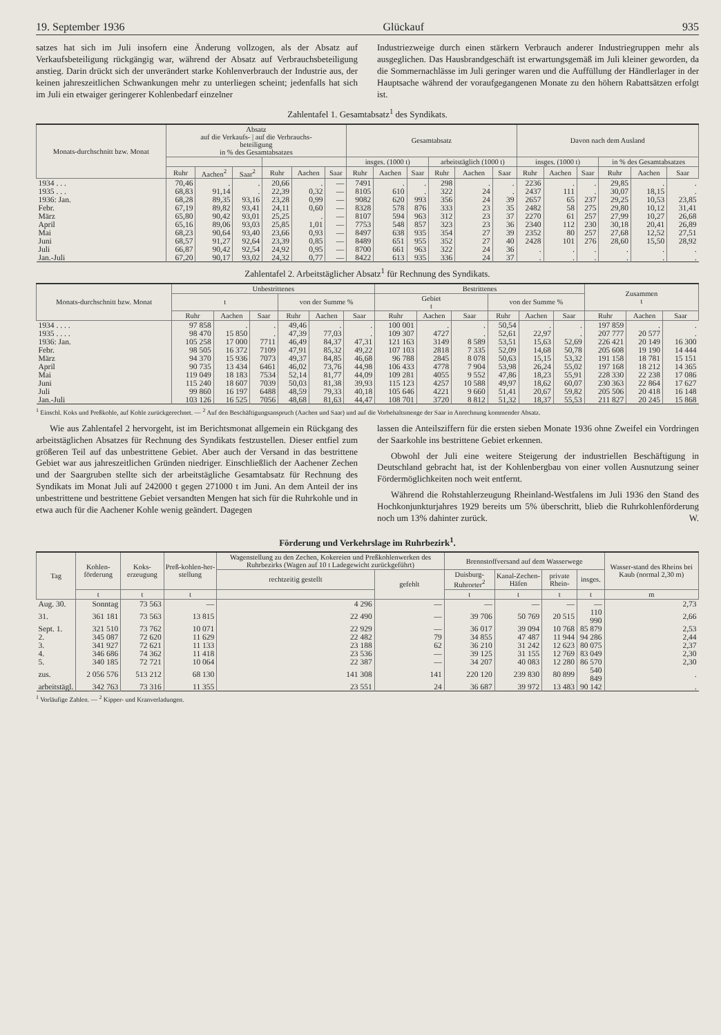19. September 1936 Glückauf 935
satzes hat sich im Juli insofern eine Änderung vollzogen, als der Absatz auf Verkaufsbeteiligung rückgängig war, während der Absatz auf Verbrauchsbeteiligung anstieg. Darin drückt sich der unverändert starke Kohlenverbrauch der Industrie aus, der keinen jahreszeitlichen Schwankungen mehr zu unterliegen scheint; jedenfalls hat sich im Juli ein etwaiger geringerer Kohlenbedarf einzelner
Industriezweige durch einen stärkern Verbrauch anderer Industriegruppen mehr als ausgeglichen. Das Hausbrandgeschäft ist erwartungsgemäß im Juli kleiner geworden, da die Sommernachlässe im Juli geringer waren und die Auffüllung der Händlerlager in der Hauptsache während der voraufgegangenen Monate zu den höhern Rabattsätzen erfolgt ist.
Zahlentafel 1. Gesamtabsatz<sup>1</sup> des Syndikats.
| Monats-durchschnitt bzw. Monat | Absatz auf die Verkaufs- / auf die Verbrauchs- beteiligung in % des Gesamtabsatzes | | | | | | Gesamtabsatz | | | | | | Davon nach dem Ausland | | | | | |
| --- | --- | --- | --- | --- | --- | --- | --- | --- | --- | --- | --- | --- | --- | --- | --- | --- | --- | --- |
| | | | | | | | insges. (1000 t) | | | arbeitstäglich (1000 t) | | | insges. (1000 t) | | | in % des Gesamtabsatzes | | |
| | Ruhr | Aachen<sup>2</sup> | Saar<sup>2</sup> | Ruhr | Aachen | Saar | Ruhr | Aachen | Saar | Ruhr | Aachen | Saar | Ruhr | Aachen | Saar | Ruhr | Aachen | Saar |
| 1934 . . . | 70,46 | . | . | 20,66 | . | — | 7491 | . | . | 298 | . | . | 2236 | . | . | 29,85 | . | . |
| 1935 . . . | 68,83 | 91,14 | . | 22,39 | 0,32 | — | 8105 | 610 | . | 322 | 24 | . | 2437 | 111 | . | 30,07 | 18,15 | . |
| 1936: Jan. | 68,28 | 89,35 | 93,16 | 23,28 | 0,99 | — | 9082 | 620 | 993 | 356 | 24 | 39 | 2657 | 65 | 237 | 29,25 | 10,53 | 23,85 |
| Febr. | 67,19 | 89,82 | 93,41 | 24,11 | 0,60 | — | 8328 | 578 | 876 | 333 | 23 | 35 | 2482 | 58 | 275 | 29,80 | 10,12 | 31,41 |
| März | 65,80 | 90,42 | 93,01 | 25,25 | . | — | 8107 | 594 | 963 | 312 | 23 | 37 | 2270 | 61 | 257 | 27,99 | 10,27 | 26,68 |
| April | 65,16 | 89,06 | 93,03 | 25,85 | 1,01 | — | 7753 | 548 | 857 | 323 | 23 | 36 | 2340 | 112 | 230 | 30,18 | 20,41 | 26,89 |
| Mai | 68,23 | 90,64 | 93,40 | 23,66 | 0,93 | — | 8497 | 638 | 935 | 354 | 27 | 39 | 2352 | 80 | 257 | 27,68 | 12,52 | 27,51 |
| Juni | 68,57 | 91,27 | 92,64 | 23,39 | 0,85 | — | 8489 | 651 | 955 | 352 | 27 | 40 | 2428 | 101 | 276 | 28,60 | 15,50 | 28,92 |
| Juli | 66,87 | 90,42 | 92,54 | 24,92 | 0,95 | — | 8700 | 661 | 963 | 322 | 24 | 36 | . | . | . | . | . | . |
| Jan.-Juli | 67,20 | 90,17 | 93,02 | 24,32 | 0,77 | — | 8422 | 613 | 935 | 336 | 24 | 37 | . | . | . | . | . | . |
Zahlentafel 2. Arbeitstäglicher Absatz<sup>1</sup> für Rechnung des Syndikats.
| Monats-durchschnitt bzw. Monat | Unbestrittenes | | | | | | Bestrittenes | | | | | | Zusammen t | | |
| --- | --- | --- | --- | --- | --- | --- | --- | --- | --- | --- | --- | --- | --- | --- | --- |
| | t | | | von der Summe % | | | Gebiet t | | | von der Summe % | | | | | |
| | Ruhr | Aachen | Saar | Ruhr | Aachen | Saar | Ruhr | Aachen | Saar | Ruhr | Aachen | Saar | Ruhr | Aachen | Saar |
| 1934 . . . . | 97 858 | . | . | 49,46 | . | . | 100 001 | . | . | 50,54 | . | . | 197 859 | . | . |
| 1935 . . . . | 98 470 | 15 850 | . | 47,39 | 77,03 | . | 109 307 | 4727 | . | 52,61 | 22,97 | . | 207 777 | 20 577 | . |
| 1936: Jan. | 105 258 | 17 000 | 7711 | 46,49 | 84,37 | 47,31 | 121 163 | 3149 | 8 589 | 53,51 | 15,63 | 52,69 | 226 421 | 20 149 | 16 300 |
| Febr. | 98 505 | 16 372 | 7109 | 47,91 | 85,32 | 49,22 | 107 103 | 2818 | 7 335 | 52,09 | 14,68 | 50,78 | 205 608 | 19 190 | 14 444 |
| März | 94 370 | 15 936 | 7073 | 49,37 | 84,85 | 46,68 | 96 788 | 2845 | 8 078 | 50,63 | 15,15 | 53,32 | 191 158 | 18 781 | 15 151 |
| April | 90 735 | 13 434 | 6461 | 46,02 | 73,76 | 44,98 | 106 433 | 4778 | 7 904 | 53,98 | 26,24 | 55,02 | 197 168 | 18 212 | 14 365 |
| Mai | 119 049 | 18 183 | 7534 | 52,14 | 81,77 | 44,09 | 109 281 | 4055 | 9 552 | 47,86 | 18,23 | 55,91 | 228 330 | 22 238 | 17 086 |
| Juni | 115 240 | 18 607 | 7039 | 50,03 | 81,38 | 39,93 | 115 123 | 4257 | 10 588 | 49,97 | 18,62 | 60,07 | 230 363 | 22 864 | 17 627 |
| Juli | 99 860 | 16 197 | 6488 | 48,59 | 79,33 | 40,18 | 105 646 | 4221 | 9 660 | 51,41 | 20,67 | 59,82 | 205 506 | 20 418 | 16 148 |
| Jan.-Juli | 103 126 | 16 525 | 7056 | 48,68 | 81,63 | 44,47 | 108 701 | 3720 | 8 812 | 51,32 | 18,37 | 55,53 | 211 827 | 20 245 | 15 868 |
<sup>1</sup> Einschl. Koks und Preßkohle, auf Kohle zurückgerechnet. — <sup>2</sup> Auf den Beschäftigungsanspruch (Aachen und Saar) und auf die Vorbehaltsmenge der Saar in Anrechnung kommender Absatz.
Wie aus Zahlentafel 2 hervorgeht, ist im Berichtsmonat allgemein ein Rückgang des arbeitstäglichen Absatzes für Rechnung des Syndikats festzustellen. Dieser entfiel zum größeren Teil auf das unbestrittene Gebiet. Aber auch der Versand in das bestrittene Gebiet war aus jahreszeitlichen Gründen niedriger. Einschließlich der Aachener Zechen und der Saargruben stellte sich der arbeitstägliche Gesamtabsatz für Rechnung des Syndikats im Monat Juli auf 242000 t gegen 271000 t im Juni. An dem Anteil der ins unbestrittene und bestrittene Gebiet versandten Mengen hat sich für die Ruhrkohle und in etwa auch für die Aachener Kohle wenig geändert. Dagegen
lassen die Anteilsziffern für die ersten sieben Monate 1936 ohne Zweifel ein Vordringen der Saarkohle ins bestrittene Gebiet erkennen.
Obwohl der Juli eine weitere Steigerung der industriellen Beschäftigung in Deutschland gebracht hat, ist der Kohlenbergbau von einer vollen Ausnutzung seiner Fördermöglichkeiten noch weit entfernt.
Während die Rohstahlerzeugung Rheinland-Westfalens im Juli 1936 den Stand des Hochkonjunkturjahres 1929 bereits um 5% überschritt, blieb die Ruhrkohlenförderung noch um 13% dahinter zurück. W.
Förderung und Verkehrslage im Ruhrbezirk<sup>1</sup>.
| Tag | Kohlen-förderung | Koks-erzeugung | Preß-kohlen-her-stellung | Wagenstellung zu den Zechen, Kokereien und Preßkohlenwerken des Ruhrbezirks (Wagen auf 10 t Ladegewicht zurückgeführt) | | Brennstoffversand auf dem Wasserwege | | | | Wasser-stand des Rheins bei Kaub (normal 2,30 m) |
| --- | --- | --- | --- | --- | --- | --- | --- | --- | --- | --- |
| | | | | rechtzeitig gestellt | gefehlt | Duisburg-Ruhrorter<sup>2</sup> | Kanal-Zechen-Häfen | private Rhein- | insges. | |
| | t | t | t | | | t | t | t | t | m |
| Aug. 30. | Sonntag | 73 563 | — | 4 296 | — | — | — | — | — | 2,73 |
| 31. | 361 181 | 73 563 | 13 815 | 22 490 | — | 39 706 | 50 769 | 20 515 | 110 990 | 2,66 |
| Sept. 1. | 321 510 | 73 762 | 10 071 | 22 929 | — | 36 017 | 39 094 | 10 768 | 85 879 | 2,53 |
| 2. | 345 087 | 72 620 | 11 629 | 22 482 | 79 | 34 855 | 47 487 | 11 944 | 94 286 | 2,44 |
| 3. | 341 927 | 72 621 | 11 133 | 23 188 | 62 | 36 210 | 31 242 | 12 623 | 80 075 | 2,37 |
| 4. | 346 686 | 74 362 | 11 418 | 23 536 | — | 39 125 | 31 155 | 12 769 | 83 049 | 2,30 |
| 5. | 340 185 | 72 721 | 10 064 | 22 387 | — | 34 207 | 40 083 | 12 280 | 86 570 | 2,30 |
| zus. | 2 056 576 | 513 212 | 68 130 | 141 308 | 141 | 220 120 | 239 830 | 80 899 | 540 849 | . |
| arbeitstägl. | 342 763 | 73 316 | 11 355 | 23 551 | 24 | 36 687 | 39 972 | 13 483 | 90 142 | . |
<sup>1</sup> Vorläufige Zahlen. — <sup>2</sup> Kipper- und Kranverladungen.